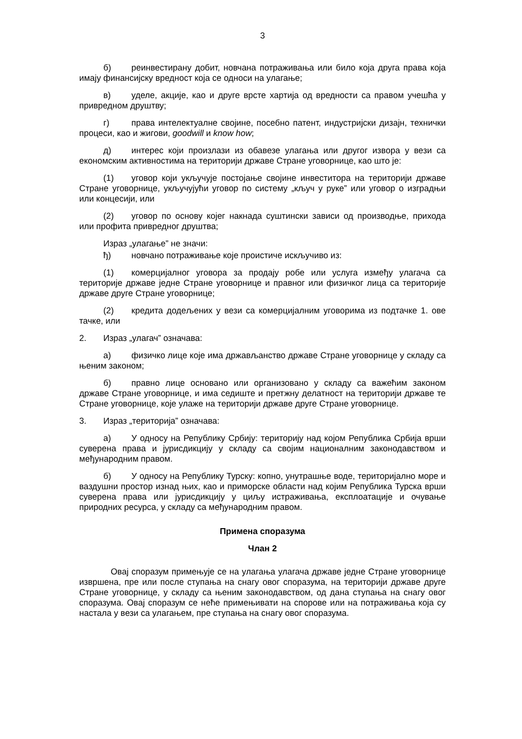3
б) реинвестирану добит, новчана потраживања или било која друга права која имају финансијску вредност која се односи на улагање;
в) уделе, акције, као и друге врсте хартија од вредности са правом учешћа у привредном друштву;
г) права интелектуалне својине, посебно патент, индустријски дизајн, технички процеси, као и жигови, goodwill и know how;
д) интерес који произлази из обавезе улагања или другог извора у вези са економским активностима на територији државе Стране уговорнице, као што је:
(1) уговор који укључује постојање својине инвеститора на територији државе Стране уговорнице, укључујући уговор по систему „кључ у руке” или уговор о изградњи или концесији, или
(2) уговор по основу којег накнада суштински зависи од производње, прихода или профита привредног друштва;
Израз „улагање” не значи:
ђ) новчано потраживање које проистиче искључиво из:
(1) комерцијалног уговора за продају робе или услуга између улагача са територије државе једне Стране уговорнице и правног или физичког лица са територије државе друге Стране уговорнице;
(2) кредита додељених у вези са комерцијалним уговорима из подтачке 1. ове тачке, или
2. Израз „улагач” означава:
а) физичко лице које има држављанство државе Стране уговорнице у складу са њеним законом;
б) правно лице основано или организовано у складу са важећим законом државе Стране уговорнице, и има седиште и претжну делатност на територији државе те Стране уговорнице, које улаже на територији државе друге Стране уговорнице.
3. Израз „територија” означава:
а) У односу на Републику Србију: територију над којом Република Србија врши суверена права и јурисдикцију у складу са својим националним законодавством и међународним правом.
б) У односу на Републику Турску: копно, унутрашње воде, територијално море и ваздушни простор изнад њих, као и приморске области над којим Република Турска врши суверена права или јурисдикцију у циљу истраживања, експлоатације и очување природних ресурса, у складу са међународним правом.
Примена споразума
Члан 2
Овај споразум примењује се на улагања улагача државе једне Стране уговорнице извршена, пре или после ступања на снагу овог споразума, на територији државе друге Стране уговорнице, у складу са њеним законодавством, од дана ступања на снагу овог споразума. Овај споразум се неће примењивати на спорове или на потраживања која су настала у вези са улагањем, пре ступања на снагу овог споразума.